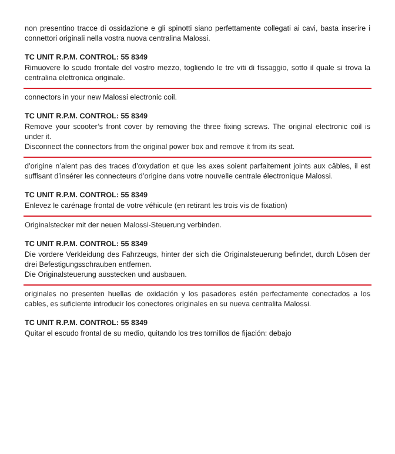non presentino tracce di ossidazione e gli spinotti siano perfettamente collegati ai cavi, basta inserire i connettori originali nella vostra nuova centralina Malossi.
TC UNIT R.P.M. CONTROL: 55 8349
Rimuovere lo scudo frontale del vostro mezzo, togliendo le tre viti di fissaggio, sotto il quale si trova la centralina elettronica originale.
connectors in your new Malossi electronic coil.
TC UNIT R.P.M. CONTROL: 55 8349
Remove your scooter’s front cover by removing the three fixing screws. The original electronic coil is under it.
Disconnect the connectors from the original power box and remove it from its seat.
d’origine n’aient pas des traces d’oxydation et que les axes soient parfaitement joints aux câbles, il est suffisant d’insérer les connecteurs d’origine dans votre nouvelle centrale électronique Malossi.
TC UNIT R.P.M. CONTROL: 55 8349
Enlevez le carénage frontal de votre véhicule (en retirant les trois vis de fixation)
Originalstecker mit der neuen Malossi-Steuerung verbinden.
TC UNIT R.P.M. CONTROL: 55 8349
Die vordere Verkleidung des Fahrzeugs, hinter der sich die Originalsteuerung befindet, durch Lösen der drei Befestigungsschrauben entfernen.
Die Originalsteuerung ausstecken und ausbauen.
originales no presenten huellas de oxidación y los pasadores estén perfectamente conectados a los cables, es suficiente introducir los conectores originales en su nueva centralita Malossi.
TC UNIT R.P.M. CONTROL: 55 8349
Quitar el escudo frontal de su medio, quitando los tres tornillos de fijación: debajo